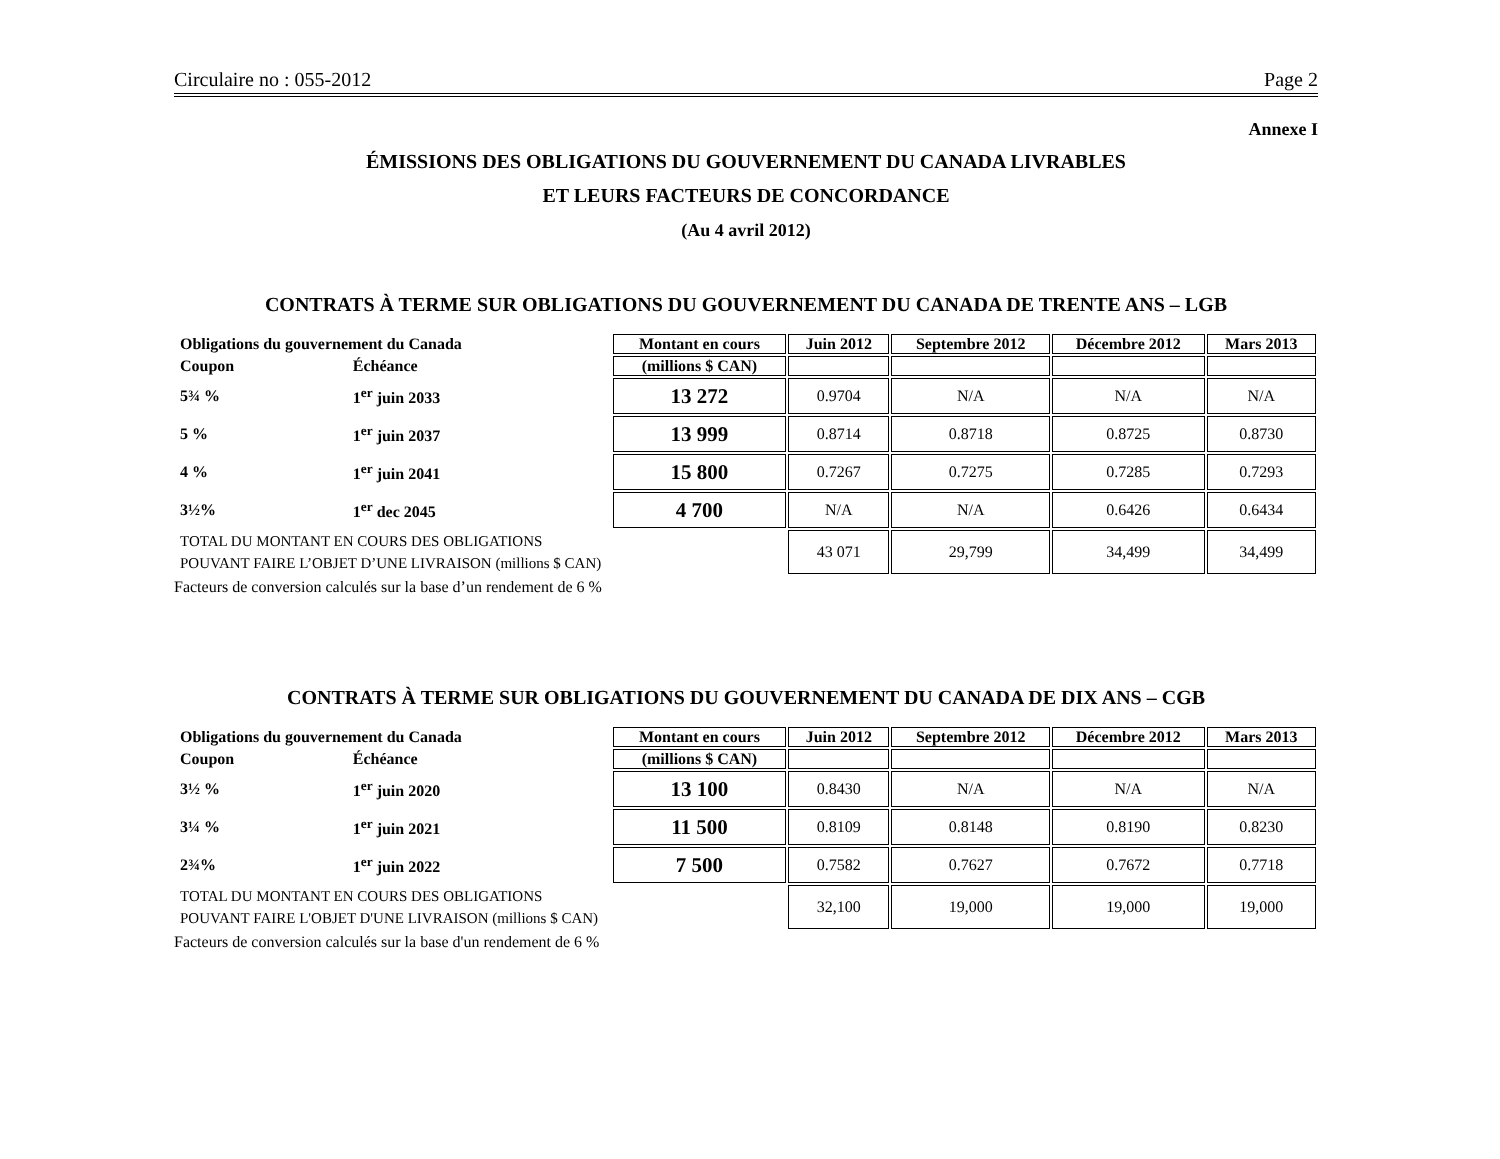Circulaire no : 055-2012 Page 2
Annexe I
ÉMISSIONS DES OBLIGATIONS DU GOUVERNEMENT DU CANADA LIVRABLES
ET LEURS FACTEURS DE CONCORDANCE
(Au 4 avril 2012)
CONTRATS À TERME SUR OBLIGATIONS DU GOUVERNEMENT DU CANADA DE TRENTE ANS – LGB
| Obligations du gouvernement du Canada | | Montant en cours | Juin 2012 | Septembre 2012 | Décembre 2012 | Mars 2013 |
| --- | --- | --- | --- | --- | --- | --- |
| Coupon | Échéance | (millions $ CAN) | | | | |
| 5¾ % | 1<sup>er</sup> juin 2033 | 13 272 | 0.9704 | N/A | N/A | N/A |
| 5 % | 1<sup>er</sup> juin 2037 | 13 999 | 0.8714 | 0.8718 | 0.8725 | 0.8730 |
| 4 % | 1<sup>er</sup> juin 2041 | 15 800 | 0.7267 | 0.7275 | 0.7285 | 0.7293 |
| 3½% | 1<sup>er</sup> dec 2045 | 4 700 | N/A | N/A | 0.6426 | 0.6434 |
| TOTAL DU MONTANT EN COURS DES OBLIGATIONS POUVANT FAIRE L’OBJET D’UNE LIVRAISON (millions $ CAN) | | | 43 071 | 29,799 | 34,499 | 34,499 |
Facteurs de conversion calculés sur la base d’un rendement de 6 %
CONTRATS À TERME SUR OBLIGATIONS DU GOUVERNEMENT DU CANADA DE DIX ANS – CGB
| Obligations du gouvernement du Canada | | Montant en cours | Juin 2012 | Septembre 2012 | Décembre 2012 | Mars 2013 |
| --- | --- | --- | --- | --- | --- | --- |
| Coupon | Échéance | (millions $ CAN) | | | | |
| 3½ % | 1<sup>er</sup> juin 2020 | 13 100 | 0.8430 | N/A | N/A | N/A |
| 3¼ % | 1<sup>er</sup> juin 2021 | 11 500 | 0.8109 | 0.8148 | 0.8190 | 0.8230 |
| 2¾% | 1<sup>er</sup> juin 2022 | 7 500 | 0.7582 | 0.7627 | 0.7672 | 0.7718 |
| TOTAL DU MONTANT EN COURS DES OBLIGATIONS POUVANT FAIRE L'OBJET D'UNE LIVRAISON (millions $ CAN) | | | 32,100 | 19,000 | 19,000 | 19,000 |
Facteurs de conversion calculés sur la base d'un rendement de 6 %